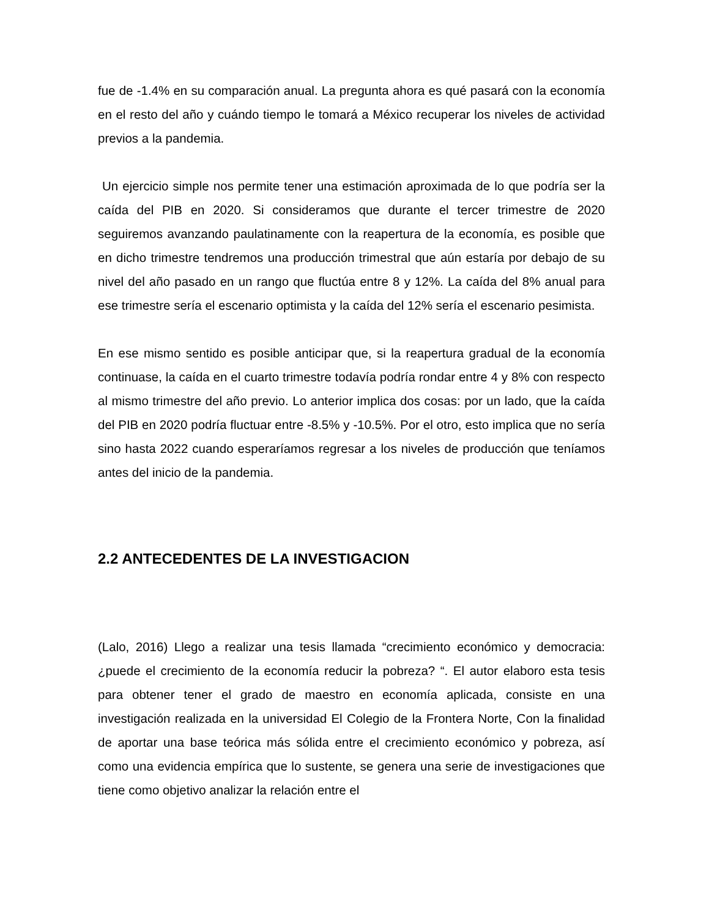fue de -1.4% en su comparación anual. La pregunta ahora es qué pasará con la economía en el resto del año y cuándo tiempo le tomará a México recuperar los niveles de actividad previos a la pandemia.
Un ejercicio simple nos permite tener una estimación aproximada de lo que podría ser la caída del PIB en 2020. Si consideramos que durante el tercer trimestre de 2020 seguiremos avanzando paulatinamente con la reapertura de la economía, es posible que en dicho trimestre tendremos una producción trimestral que aún estaría por debajo de su nivel del año pasado en un rango que fluctúa entre 8 y 12%. La caída del 8% anual para ese trimestre sería el escenario optimista y la caída del 12% sería el escenario pesimista.
En ese mismo sentido es posible anticipar que, si la reapertura gradual de la economía continuase, la caída en el cuarto trimestre todavía podría rondar entre 4 y 8% con respecto al mismo trimestre del año previo. Lo anterior implica dos cosas: por un lado, que la caída del PIB en 2020 podría fluctuar entre -8.5% y -10.5%. Por el otro, esto implica que no sería sino hasta 2022 cuando esperaríamos regresar a los niveles de producción que teníamos antes del inicio de la pandemia.
2.2 ANTECEDENTES DE LA INVESTIGACION
(Lalo, 2016) Llego a realizar una tesis llamada “crecimiento económico y democracia: ¿puede el crecimiento de la economía reducir la pobreza? “. El autor elaboro esta tesis para obtener tener el grado de maestro en economía aplicada, consiste en una investigación realizada en la universidad El Colegio de la Frontera Norte, Con la finalidad de aportar una base teórica más sólida entre el crecimiento económico y pobreza, así como una evidencia empírica que lo sustente, se genera una serie de investigaciones que tiene como objetivo analizar la relación entre el